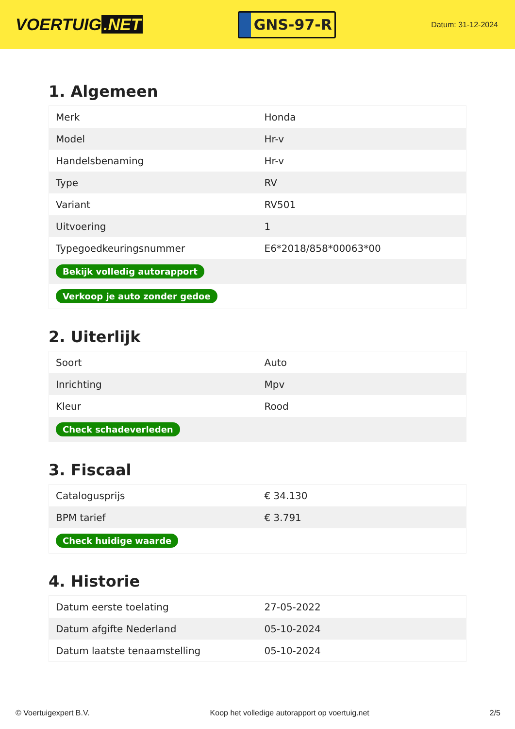VOERTUIG.NET
GNS-97-R
Datum: 31-12-2024
1. Algemeen
| Merk | Honda |
| Model | Hr-v |
| Handelsbenaming | Hr-v |
| Type | RV |
| Variant | RV501 |
| Uitvoering | 1 |
| Typegoedkeuringsnummer | E6*2018/858*00063*00 |
| Bekijk volledig autorapport | |
| Verkoop je auto zonder gedoe | |
2. Uiterlijk
| Soort | Auto |
| Inrichting | Mpv |
| Kleur | Rood |
| Check schadeverleden | |
3. Fiscaal
| Catalogusprijs | € 34.130 |
| BPM tarief | € 3.791 |
| Check huidige waarde | |
4. Historie
| Datum eerste toelating | 27-05-2022 |
| Datum afgifte Nederland | 05-10-2024 |
| Datum laatste tenaamstelling | 05-10-2024 |
© Voertuigexpert B.V. Koop het volledige autorapport op voertuig.net 2/5